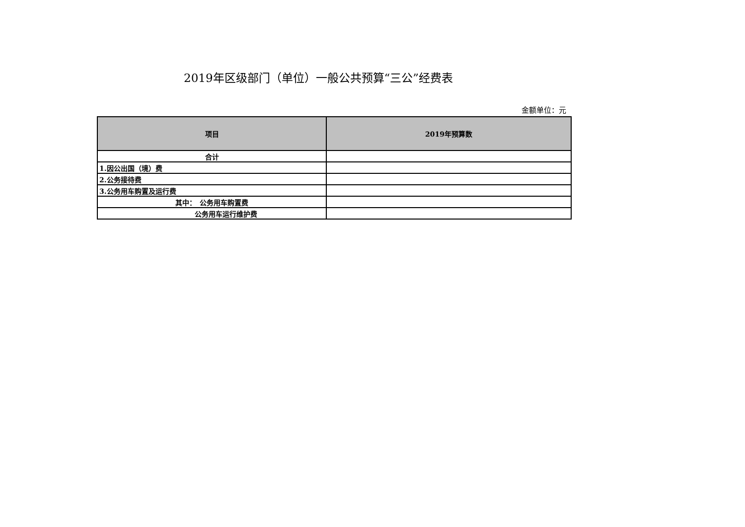2019年区级部门（单位）一般公共预算“三公”经费表
金额单位：元
| 项目 | 2019年预算数 |
| --- | --- |
| 合计 | |
| 1.因公出国（境）费 | |
| 2.公务接待费 | |
| 3.公务用车购置及运行费 | |
| 其中： 公务用车购置费 | |
| 公务用车运行维护费 | |